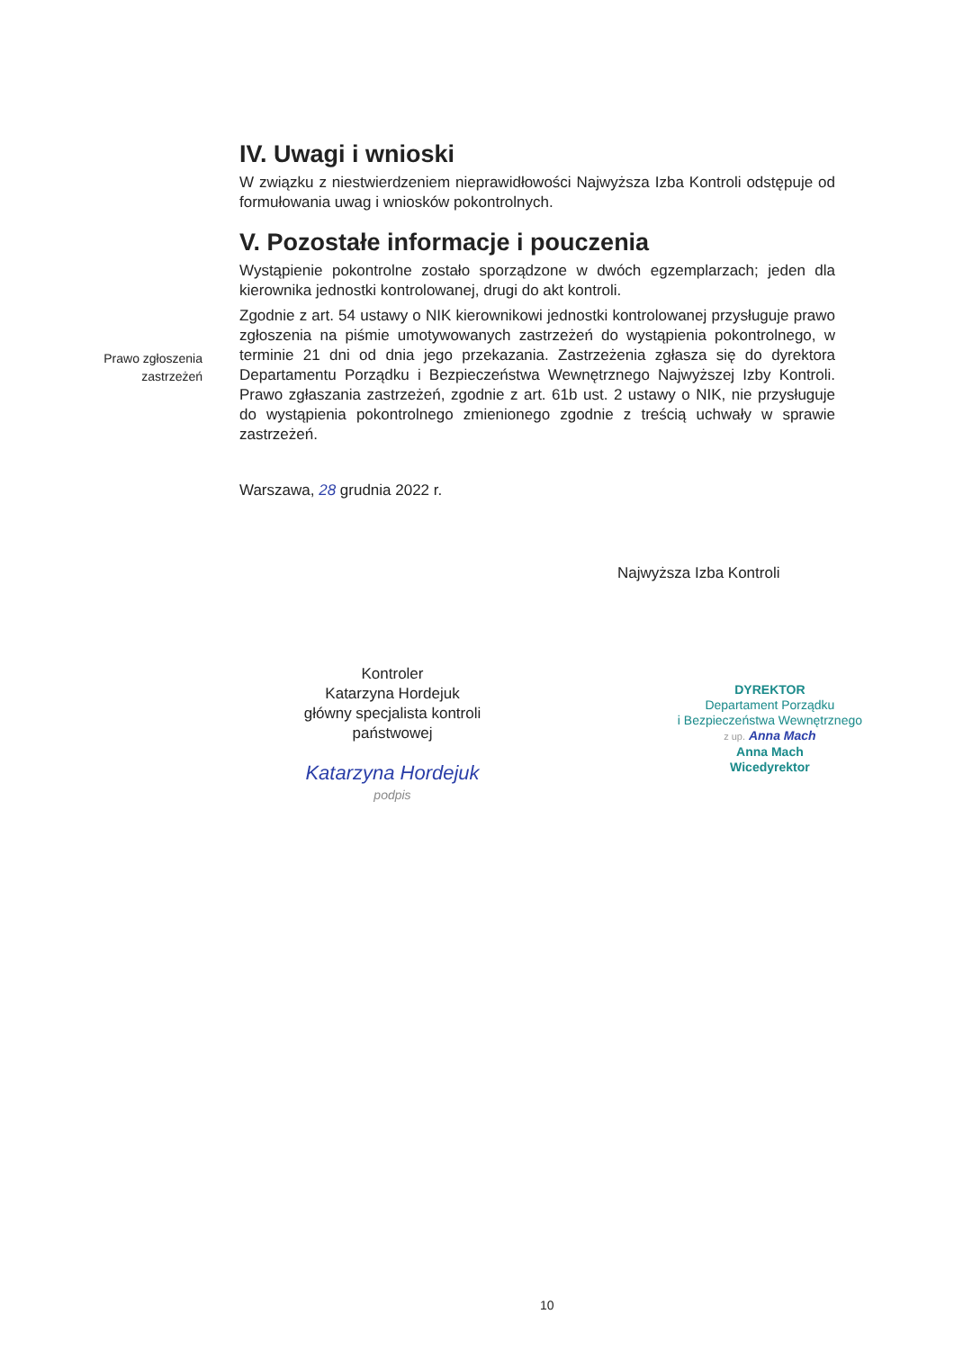Prawo zgłoszenia zastrzeżeń
IV. Uwagi i wnioski
W związku z niestwierdzeniem nieprawidłowości Najwyższa Izba Kontroli odstępuje od formułowania uwag i wniosków pokontrolnych.
V. Pozostałe informacje i pouczenia
Wystąpienie pokontrolne zostało sporządzone w dwóch egzemplarzach; jeden dla kierownika jednostki kontrolowanej, drugi do akt kontroli.
Zgodnie z art. 54 ustawy o NIK kierownikowi jednostki kontrolowanej przysługuje prawo zgłoszenia na piśmie umotywowanych zastrzeżeń do wystąpienia pokontrolnego, w terminie 21 dni od dnia jego przekazania. Zastrzeżenia zgłasza się do dyrektora Departamentu Porządku i Bezpieczeństwa Wewnętrznego Najwyższej Izby Kontroli. Prawo zgłaszania zastrzeżeń, zgodnie z art. 61b ust. 2 ustawy o NIK, nie przysługuje do wystąpienia pokontrolnego zmienionego zgodnie z treścią uchwały w sprawie zastrzeżeń.
Warszawa, 28 grudnia 2022 r.
Najwyższa Izba Kontroli
Kontroler
Katarzyna Hordejuk
główny specjalista kontroli państwowej
Katarzyna Hordejuk
podpis
DYREKTOR
Departament Porządku
i Bezpieczeństwa Wewnętrznego
z up. Anna Mach
Anna Mach
Wicedyrektor
10